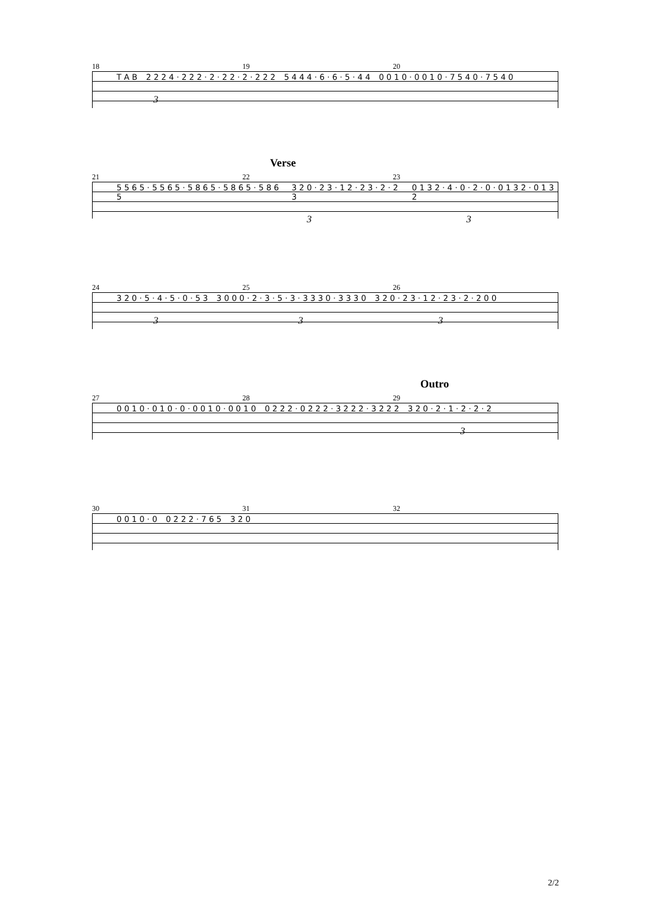18 19 20
T A B 2 2 2 4 · 2 2 2 · 2 · 2 2 · 2 · 2 2 2
5 4 4 4 · 6 · 6 · 5 · 4 4 0 0 1 0 · 0 0 1 0 · 7 5 4 0 · 7 5 4 0
3
Verse
21 22 23
5 5 6 5 · 5 5 6 5 · 5 8 6 5 · 5 8 6 5 · 5 8 6 5
3 2 0 · 2 3 · 1 2 · 2 3 · 2 · 2 3
0 1 3 2 · 4 · 0 · 2 · 0 · 0 1 3 2 · 0 1 3 2
3 3
24 25 26
3 2 0 · 5 · 4 · 5 · 0 · 5 3 3 0 0 0 · 2 · 3 · 5 · 3 · 3 3 3 0 · 3 3 3 0
3 2 0 · 2 3 · 1 2 · 2 3 · 2 · 2 0 0
3 3 3
Outro
27 28 29
0 0 1 0 · 0 1 0 · 0 · 0 0 1 0 · 0 0 1 0
0 2 2 2 · 0 2 2 2 · 3 2 2 2 · 3 2 2 2
3 2 0 · 2 · 1 · 2 · 2 · 2
3
30 31 32
0 0 1 0 · 0 0 2 2 2 · 7 6 5 3 2 0
2/2